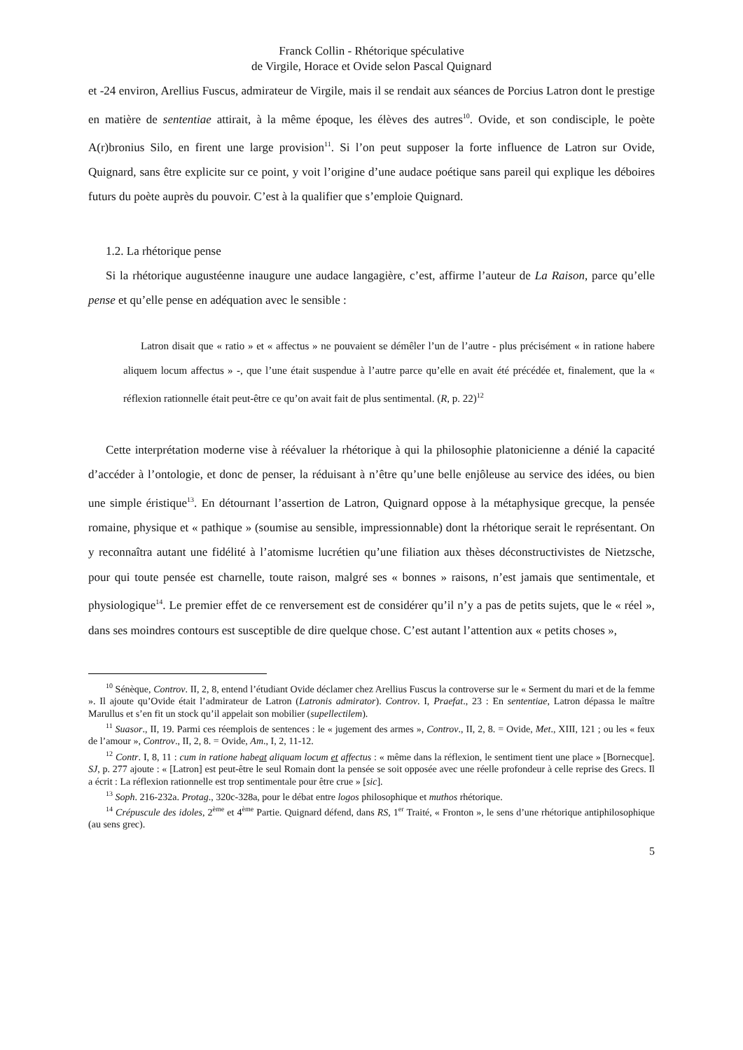Franck Collin - Rhétorique spéculative
de Virgile, Horace et Ovide selon Pascal Quignard
et -24 environ, Arellius Fuscus, admirateur de Virgile, mais il se rendait aux séances de Porcius Latron dont le prestige en matière de sententiae attirait, à la même époque, les élèves des autres<sup>10</sup>. Ovide, et son condisciple, le poète A(r)bronius Silo, en firent une large provision<sup>11</sup>. Si l’on peut supposer la forte influence de Latron sur Ovide, Quignard, sans être explicite sur ce point, y voit l’origine d’une audace poétique sans pareil qui explique les déboires futurs du poète auprès du pouvoir. C’est à la qualifier que s’emploie Quignard.
1.2. La rhétorique pense
Si la rhétorique augustéenne inaugure une audace langagière, c’est, affirme l’auteur de La Raison, parce qu’elle pense et qu’elle pense en adéquation avec le sensible :
Latron disait que « ratio » et « affectus » ne pouvaient se démêler l’un de l’autre - plus précisément « in ratione habere aliquem locum affectus » -, que l’une était suspendue à l’autre parce qu’elle en avait été précédée et, finalement, que la « réflexion rationnelle était peut-être ce qu’on avait fait de plus sentimental. (R, p. 22)<sup>12</sup>
Cette interprétation moderne vise à réévaluer la rhétorique à qui la philosophie platonicienne a dénié la capacité d’accéder à l’ontologie, et donc de penser, la réduisant à n’être qu’une belle enjôleuse au service des idées, ou bien une simple éristique<sup>13</sup>. En détournant l’assertion de Latron, Quignard oppose à la métaphysique grecque, la pensée romaine, physique et « pathique » (soumise au sensible, impressionnable) dont la rhétorique serait le représentant. On y reconnaîtra autant une fidélité à l’atomisme lucrétien qu’une filiation aux thèses déconstructivistes de Nietzsche, pour qui toute pensée est charnelle, toute raison, malgré ses « bonnes » raisons, n’est jamais que sentimentale, et physiologique<sup>14</sup>. Le premier effet de ce renversement est de considérer qu’il n’y a pas de petits sujets, que le « réel », dans ses moindres contours est susceptible de dire quelque chose. C’est autant l’attention aux « petits choses »,
<sup>10</sup> Sénèque, Controv. II, 2, 8, entend l’étudiant Ovide déclamer chez Arellius Fuscus la controverse sur le « Serment du mari et de la femme ». Il ajoute qu’Ovide était l’admirateur de Latron (Latronis admirator). Controv. I, Praefat., 23 : En sententiae, Latron dépassa le maître Marullus et s’en fit un stock qu’il appelait son mobilier (supellectilem).
<sup>11</sup> Suasor., II, 19. Parmi ces réemplois de sentences : le « jugement des armes », Controv., II, 2, 8. = Ovide, Met., XIII, 121 ; ou les « feux de l’amour », Controv., II, 2, 8. = Ovide, Am., I, 2, 11-12.
<sup>12</sup> Contr. I, 8, 11 : cum in ratione habeat aliquam locum et affectus : « même dans la réflexion, le sentiment tient une place » [Bornecque]. SJ, p. 277 ajoute : « [Latron] est peut-être le seul Romain dont la pensée se soit opposée avec une réelle profondeur à celle reprise des Grecs. Il a écrit : La réflexion rationnelle est trop sentimentale pour être crue » [sic].
<sup>13</sup> Soph. 216-232a. Protag., 320c-328a, pour le débat entre logos philosophique et muthos rhétorique.
<sup>14</sup> Crépuscule des idoles, 2<sup>ème</sup> et 4<sup>ème</sup> Partie. Quignard défend, dans RS, 1<sup>er</sup> Traité, « Fronton », le sens d’une rhétorique antiphilosophique (au sens grec).
5